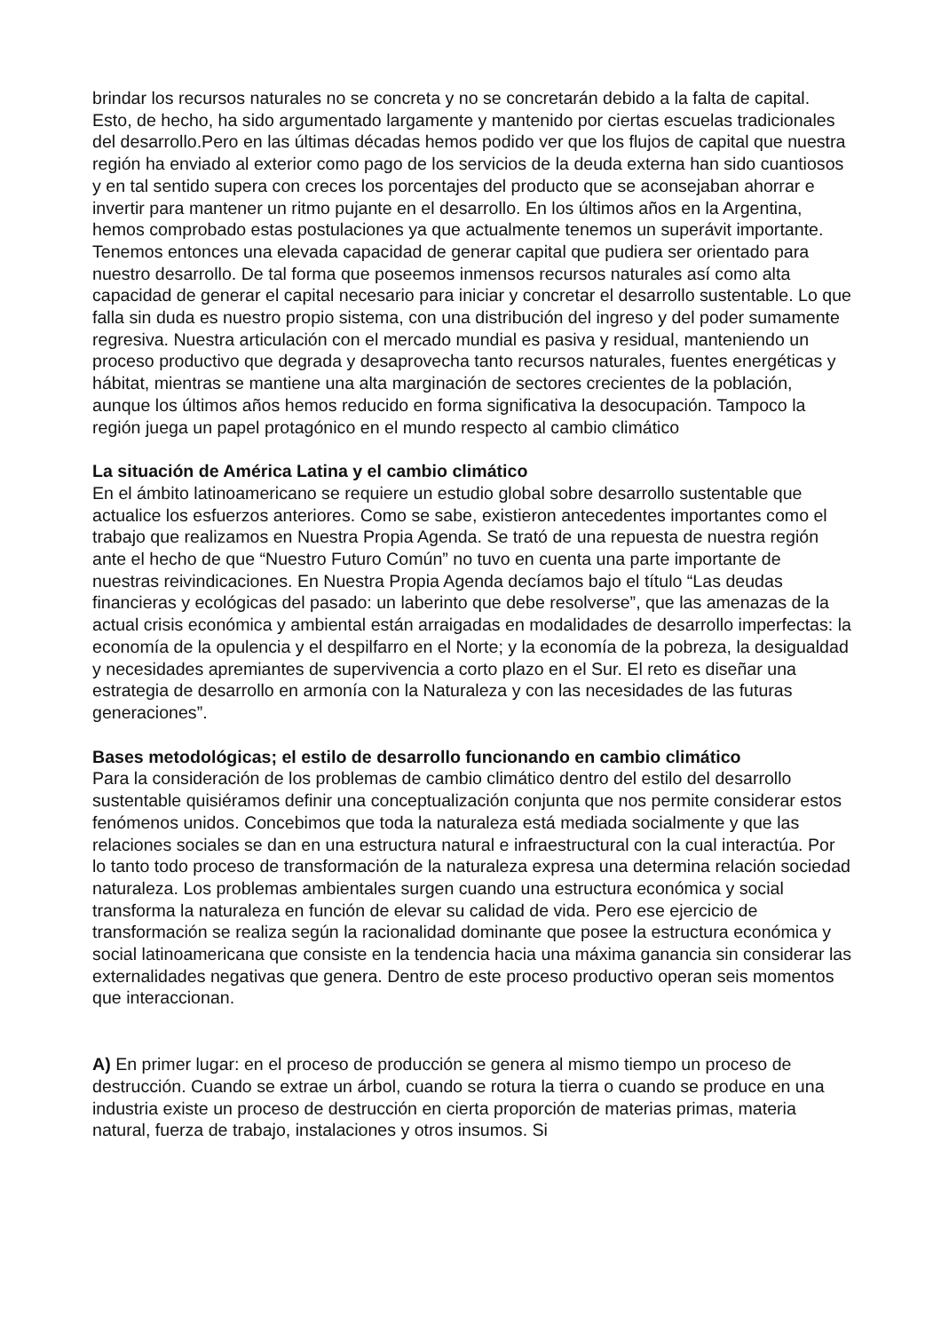brindar los recursos naturales no se concreta y no se concretarán debido a la falta de capital. Esto, de hecho, ha sido argumentado largamente y mantenido por ciertas escuelas tradicionales del desarrollo.Pero en las últimas décadas hemos podido ver que los flujos de capital que nuestra región ha enviado al exterior como pago de los servicios de la deuda externa han sido cuantiosos y en tal sentido supera con creces los porcentajes del producto que se aconsejaban ahorrar e invertir para mantener un ritmo pujante en el desarrollo. En los últimos años en la Argentina, hemos comprobado estas postulaciones ya que actualmente tenemos un superávit importante. Tenemos entonces una elevada capacidad de generar capital que pudiera ser orientado para nuestro desarrollo. De tal forma que poseemos inmensos recursos naturales así como alta capacidad de generar el capital necesario para iniciar y concretar el desarrollo sustentable. Lo que falla sin duda es nuestro propio sistema, con una distribución del ingreso y del poder sumamente regresiva. Nuestra articulación con el mercado mundial es pasiva y residual, manteniendo un proceso productivo que degrada y desaprovecha tanto recursos naturales, fuentes energéticas y hábitat, mientras se mantiene una alta marginación de sectores crecientes de la población, aunque los últimos años hemos reducido en forma significativa la desocupación. Tampoco la región juega un papel protagónico en el mundo respecto al cambio climático
La situación de América Latina y el cambio climático
En el ámbito latinoamericano se requiere un estudio global sobre desarrollo sustentable que actualice los esfuerzos anteriores. Como se sabe, existieron antecedentes importantes como el trabajo que realizamos en Nuestra Propia Agenda. Se trató de una repuesta de nuestra región ante el hecho de que “Nuestro Futuro Común” no tuvo en cuenta una parte importante de nuestras reivindicaciones. En Nuestra Propia Agenda decíamos bajo el título “Las deudas financieras y ecológicas del pasado: un laberinto que debe resolverse”, que las amenazas de la actual crisis económica y ambiental están arraigadas en modalidades de desarrollo imperfectas: la economía de la opulencia y el despilfarro en el Norte; y la economía de la pobreza, la desigualdad y necesidades apremiantes de supervivencia a corto plazo en el Sur. El reto es diseñar una estrategia de desarrollo en armonía con la Naturaleza y con las necesidades de las futuras generaciones”.
Bases metodológicas; el estilo de desarrollo funcionando en cambio climático
Para la consideración de los problemas de cambio climático dentro del estilo del desarrollo sustentable quisiéramos definir una conceptualización conjunta que nos permite considerar estos fenómenos unidos. Concebimos que toda la naturaleza está mediada socialmente y que las relaciones sociales se dan en una estructura natural e infraestructural con la cual interactúa. Por lo tanto todo proceso de transformación de la naturaleza expresa una determina relación sociedad naturaleza. Los problemas ambientales surgen cuando una estructura económica y social transforma la naturaleza en función de elevar su calidad de vida. Pero ese ejercicio de transformación se realiza según la racionalidad dominante que posee la estructura económica y social latinoamericana que consiste en la tendencia hacia una máxima ganancia sin considerar las externalidades negativas que genera. Dentro de este proceso productivo operan seis momentos que interaccionan.
A) En primer lugar: en el proceso de producción se genera al mismo tiempo un proceso de destrucción. Cuando se extrae un árbol, cuando se rotura la tierra o cuando se produce en una industria existe un proceso de destrucción en cierta proporción de materias primas, materia natural, fuerza de trabajo, instalaciones y otros insumos. Si